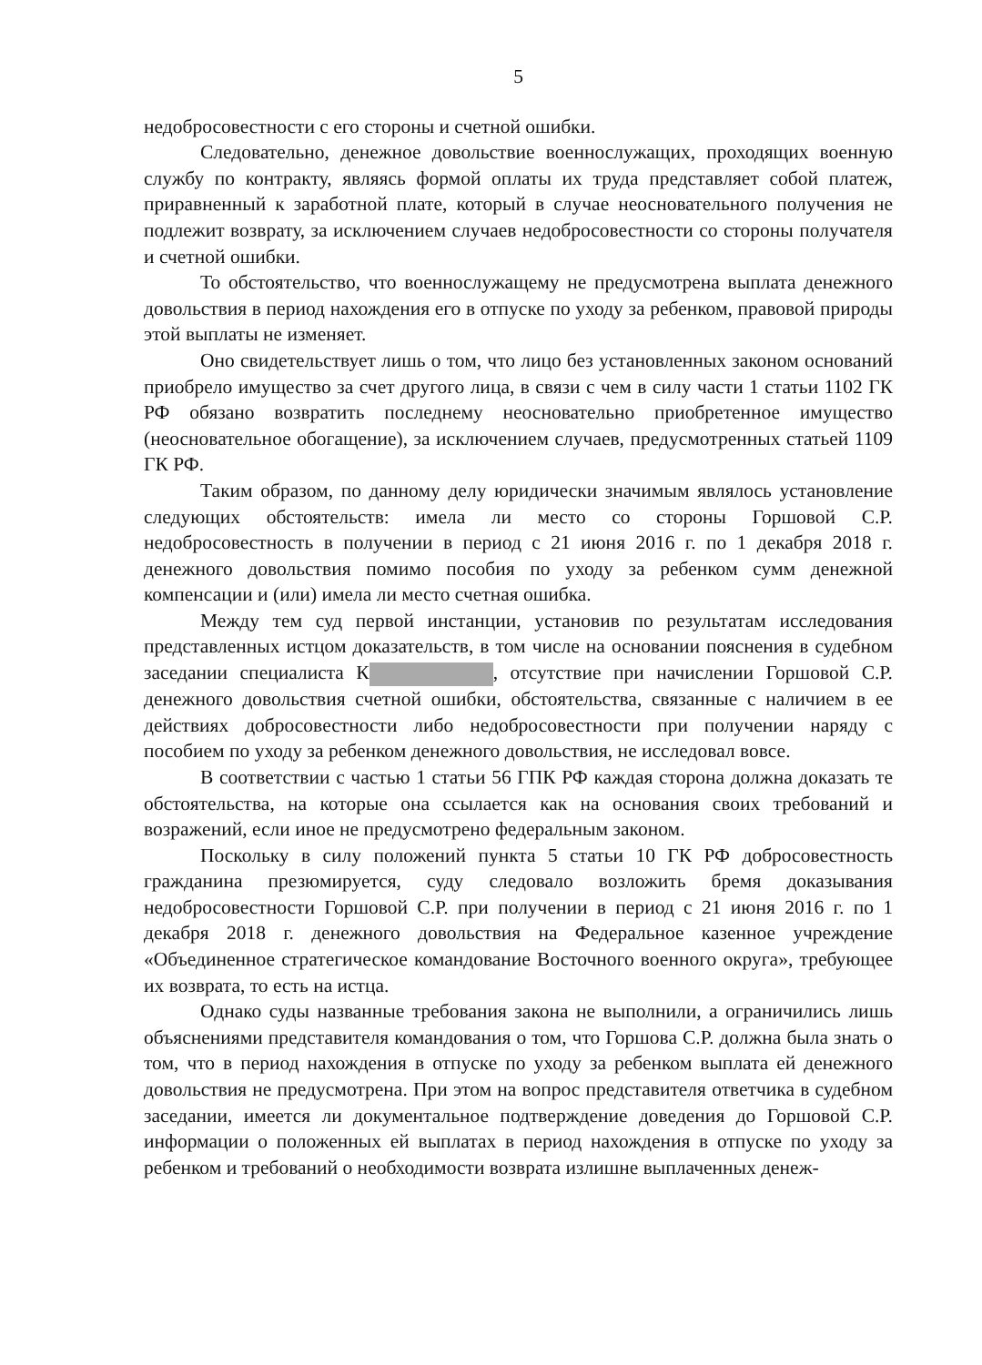5
недобросовестности с его стороны и счетной ошибки.
Следовательно, денежное довольствие военнослужащих, проходящих военную службу по контракту, являясь формой оплаты их труда представляет собой платеж, приравненный к заработной плате, который в случае неосновательного получения не подлежит возврату, за исключением случаев недобросовестности со стороны получателя и счетной ошибки.
То обстоятельство, что военнослужащему не предусмотрена выплата денежного довольствия в период нахождения его в отпуске по уходу за ребенком, правовой природы этой выплаты не изменяет.
Оно свидетельствует лишь о том, что лицо без установленных законом оснований приобрело имущество за счет другого лица, в связи с чем в силу части 1 статьи 1102 ГК РФ обязано возвратить последнему неосновательно приобретенное имущество (неосновательное обогащение), за исключением случаев, предусмотренных статьей 1109 ГК РФ.
Таким образом, по данному делу юридически значимым являлось установление следующих обстоятельств: имела ли место со стороны Горшовой С.Р. недобросовестность в получении в период с 21 июня 2016 г. по 1 декабря 2018 г. денежного довольствия помимо пособия по уходу за ребенком сумм денежной компенсации и (или) имела ли место счетная ошибка.
Между тем суд первой инстанции, установив по результатам исследования представленных истцом доказательств, в том числе на основании пояснения в судебном заседании специалиста К , отсутствие при начислении Горшовой С.Р. денежного довольствия счетной ошибки, обстоятельства, связанные с наличием в ее действиях добросовестности либо недобросовестности при получении наряду с пособием по уходу за ребенком денежного довольствия, не исследовал вовсе.
В соответствии с частью 1 статьи 56 ГПК РФ каждая сторона должна доказать те обстоятельства, на которые она ссылается как на основания своих требований и возражений, если иное не предусмотрено федеральным законом.
Поскольку в силу положений пункта 5 статьи 10 ГК РФ добросовестность гражданина презюмируется, суду следовало возложить бремя доказывания недобросовестности Горшовой С.Р. при получении в период с 21 июня 2016 г. по 1 декабря 2018 г. денежного довольствия на Федеральное казенное учреждение «Объединенное стратегическое командование Восточного военного округа», требующее их возврата, то есть на истца.
Однако суды названные требования закона не выполнили, а ограничились лишь объяснениями представителя командования о том, что Горшова С.Р. должна была знать о том, что в период нахождения в отпуске по уходу за ребенком выплата ей денежного довольствия не предусмотрена. При этом на вопрос представителя ответчика в судебном заседании, имеется ли документальное подтверждение доведения до Горшовой С.Р. информации о положенных ей выплатах в период нахождения в отпуске по уходу за ребенком и требований о необходимости возврата излишне выплаченных денеж-